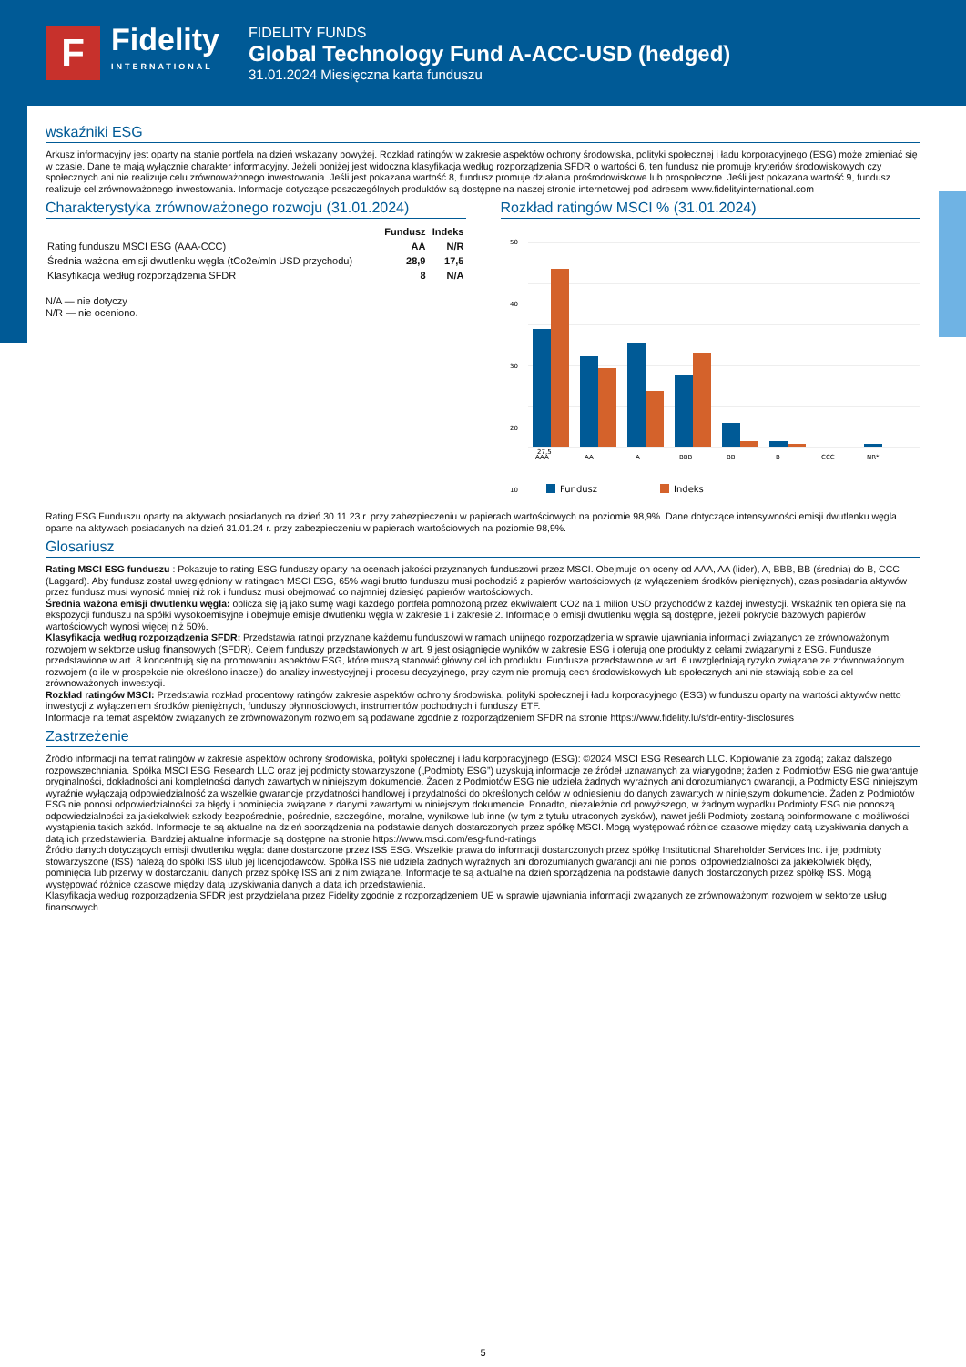F
Fidelity
INTERNATIONAL
FIDELITY FUNDS
Global Technology Fund A-ACC-USD (hedged)
31.01.2024 Miesięczna karta funduszu
wskaźniki ESG
Arkusz informacyjny jest oparty na stanie portfela na dzień wskazany powyżej. Rozkład ratingów w zakresie aspektów ochrony środowiska, polityki społecznej i ładu korporacyjnego (ESG) może zmieniać się w czasie. Dane te mają wyłącznie charakter informacyjny. Jeżeli poniżej jest widoczna klasyfikacja według rozporządzenia SFDR o wartości 6, ten fundusz nie promuje kryteriów środowiskowych czy społecznych ani nie realizuje celu zrównoważonego inwestowania. Jeśli jest pokazana wartość 8, fundusz promuje działania prośrodowiskowe lub prospołeczne. Jeśli jest pokazana wartość 9, fundusz realizuje cel zrównoważonego inwestowania. Informacje dotyczące poszczególnych produktów są dostępne na naszej stronie internetowej pod adresem www.fidelityinternational.com
Charakterystyka zrównoważonego rozwoju (31.01.2024)
| | Fundusz | Indeks |
| --- | --- | --- |
| Rating funduszu MSCI ESG (AAA-CCC) | AA | N/R |
| Średnia ważona emisji dwutlenku węgla (tCo2e/mln USD przychodu) | 28,9 | 17,5 |
| Klasyfikacja według rozporządzenia SFDR | 8 | N/A |
N/A — nie dotyczy
N/R — nie oceniono.
Rozkład ratingów MSCI % (31.01.2024)
50
40
30
20
10
27,5
AAA
AA
A
BBB
BB
B
CCC
NR*
Fundusz
Indeks
Rating ESG Funduszu oparty na aktywach posiadanych na dzień 30.11.23 r. przy zabezpieczeniu w papierach wartościowych na poziomie 98,9%. Dane dotyczące intensywności emisji dwutlenku węgla oparte na aktywach posiadanych na dzień 31.01.24 r. przy zabezpieczeniu w papierach wartościowych na poziomie 98,9%.
Glosariusz
Rating MSCI ESG funduszu : Pokazuje to rating ESG funduszy oparty na ocenach jakości przyznanych funduszowi przez MSCI. Obejmuje on oceny od AAA, AA (lider), A, BBB, BB (średnia) do B, CCC (Laggard). Aby fundusz został uwzględniony w ratingach MSCI ESG, 65% wagi brutto funduszu musi pochodzić z papierów wartościowych (z wyłączeniem środków pieniężnych), czas posiadania aktywów przez fundusz musi wynosić mniej niż rok i fundusz musi obejmować co najmniej dziesięć papierów wartościowych.
Średnia ważona emisji dwutlenku węgla: oblicza się ją jako sumę wagi każdego portfela pomnożoną przez ekwiwalent CO2 na 1 milion USD przychodów z każdej inwestycji. Wskaźnik ten opiera się na ekspozycji funduszu na spółki wysokoemisyjne i obejmuje emisje dwutlenku węgla w zakresie 1 i zakresie 2. Informacje o emisji dwutlenku węgla są dostępne, jeżeli pokrycie bazowych papierów wartościowych wynosi więcej niż 50%.
Klasyfikacja według rozporządzenia SFDR: Przedstawia ratingi przyznane każdemu funduszowi w ramach unijnego rozporządzenia w sprawie ujawniania informacji związanych ze zrównoważonym rozwojem w sektorze usług finansowych (SFDR). Celem funduszy przedstawionych w art. 9 jest osiągnięcie wyników w zakresie ESG i oferują one produkty z celami związanymi z ESG. Fundusze przedstawione w art. 8 koncentrują się na promowaniu aspektów ESG, które muszą stanowić główny cel ich produktu. Fundusze przedstawione w art. 6 uwzględniają ryzyko związane ze zrównoważonym rozwojem (o ile w prospekcie nie określono inaczej) do analizy inwestycyjnej i procesu decyzyjnego, przy czym nie promują cech środowiskowych lub społecznych ani nie stawiają sobie za cel zrównoważonych inwestycji.
Rozkład ratingów MSCI: Przedstawia rozkład procentowy ratingów zakresie aspektów ochrony środowiska, polityki społecznej i ładu korporacyjnego (ESG) w funduszu oparty na wartości aktywów netto inwestycji z wyłączeniem środków pieniężnych, funduszy płynnościowych, instrumentów pochodnych i funduszy ETF.
Informacje na temat aspektów związanych ze zrównoważonym rozwojem są podawane zgodnie z rozporządzeniem SFDR na stronie https://www.fidelity.lu/sfdr-entity-disclosures
Zastrzeżenie
Źródło informacji na temat ratingów w zakresie aspektów ochrony środowiska, polityki społecznej i ładu korporacyjnego (ESG): ©2024 MSCI ESG Research LLC. Kopiowanie za zgodą; zakaz dalszego rozpowszechniania. Spółka MSCI ESG Research LLC oraz jej podmioty stowarzyszone („Podmioty ESG”) uzyskują informacje ze źródeł uznawanych za wiarygodne; żaden z Podmiotów ESG nie gwarantuje oryginalności, dokładności ani kompletności danych zawartych w niniejszym dokumencie. Żaden z Podmiotów ESG nie udziela żadnych wyraźnych ani dorozumianych gwarancji, a Podmioty ESG niniejszym wyraźnie wyłączają odpowiedzialność za wszelkie gwarancje przydatności handlowej i przydatności do określonych celów w odniesieniu do danych zawartych w niniejszym dokumencie. Żaden z Podmiotów ESG nie ponosi odpowiedzialności za błędy i pominięcia związane z danymi zawartymi w niniejszym dokumencie. Ponadto, niezależnie od powyższego, w żadnym wypadku Podmioty ESG nie ponoszą odpowiedzialności za jakiekolwiek szkody bezpośrednie, pośrednie, szczególne, moralne, wynikowe lub inne (w tym z tytułu utraconych zysków), nawet jeśli Podmioty zostaną poinformowane o możliwości wystąpienia takich szkód. Informacje te są aktualne na dzień sporządzenia na podstawie danych dostarczonych przez spółkę MSCI. Mogą występować różnice czasowe między datą uzyskiwania danych a datą ich przedstawienia. Bardziej aktualne informacje są dostępne na stronie https://www.msci.com/esg-fund-ratings
Źródło danych dotyczących emisji dwutlenku węgla: dane dostarczone przez ISS ESG. Wszelkie prawa do informacji dostarczonych przez spółkę Institutional Shareholder Services Inc. i jej podmioty stowarzyszone (ISS) należą do spółki ISS i/lub jej licencjodawców. Spółka ISS nie udziela żadnych wyraźnych ani dorozumianych gwarancji ani nie ponosi odpowiedzialności za jakiekolwiek błędy, pominięcia lub przerwy w dostarczaniu danych przez spółkę ISS ani z nim związane. Informacje te są aktualne na dzień sporządzenia na podstawie danych dostarczonych przez spółkę ISS. Mogą występować różnice czasowe między datą uzyskiwania danych a datą ich przedstawienia.
Klasyfikacja według rozporządzenia SFDR jest przydzielana przez Fidelity zgodnie z rozporządzeniem UE w sprawie ujawniania informacji związanych ze zrównoważonym rozwojem w sektorze usług finansowych.
5